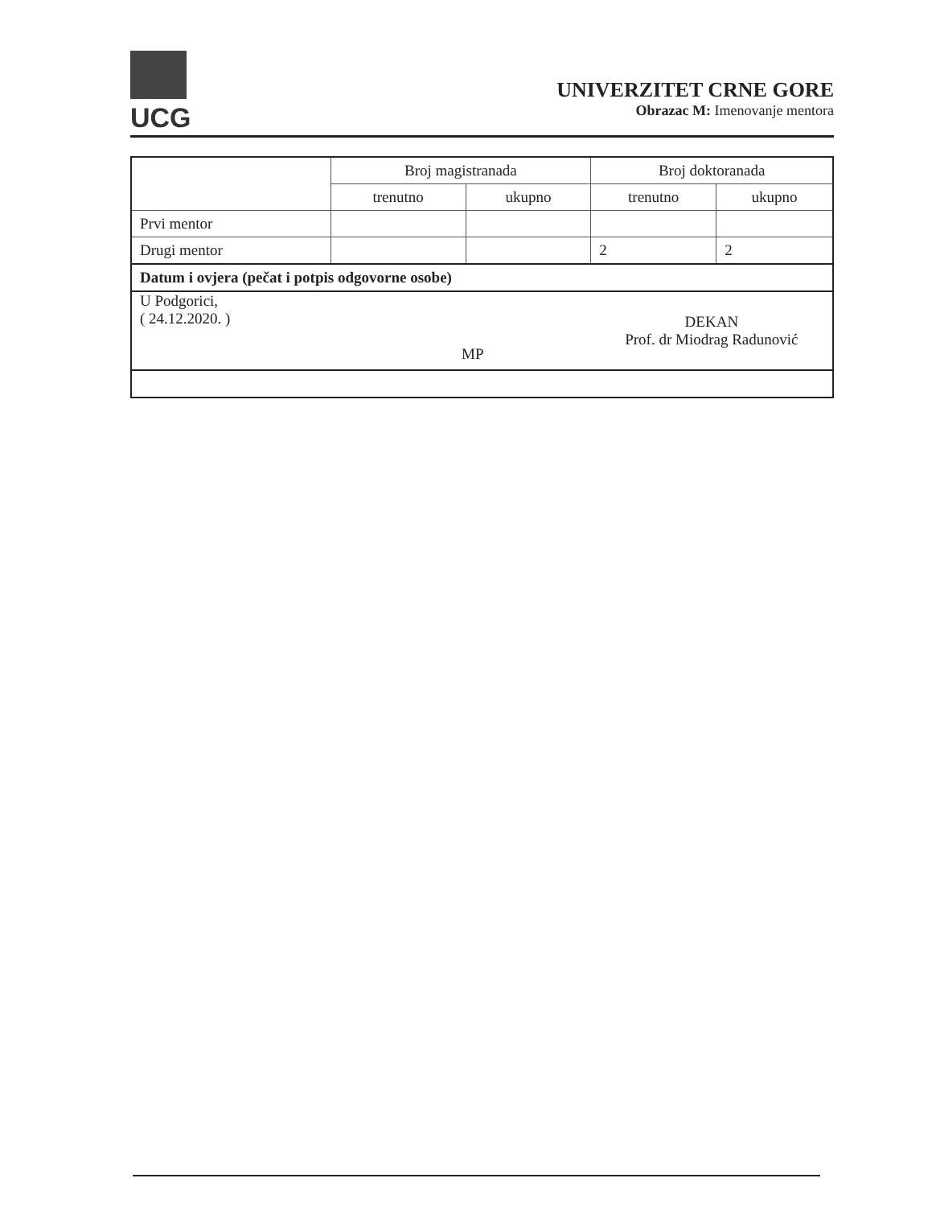UCG
UNIVERZITET CRNE GORE
Obrazac M: Imenovanje mentora
| | Broj magistranada | | Broj doktoranada | |
| --- | --- | --- | --- | --- |
| | trenutno | ukupno | trenutno | ukupno |
| Prvi mentor | | | | |
| Drugi mentor | | | 2 | 2 |
| Datum i ovjera (pečat i potpis odgovorne osobe) | | | | |
| U Podgorici, ( 24.12.2020. ) MP | | | DEKAN Prof. dr Miodrag Radunović | |